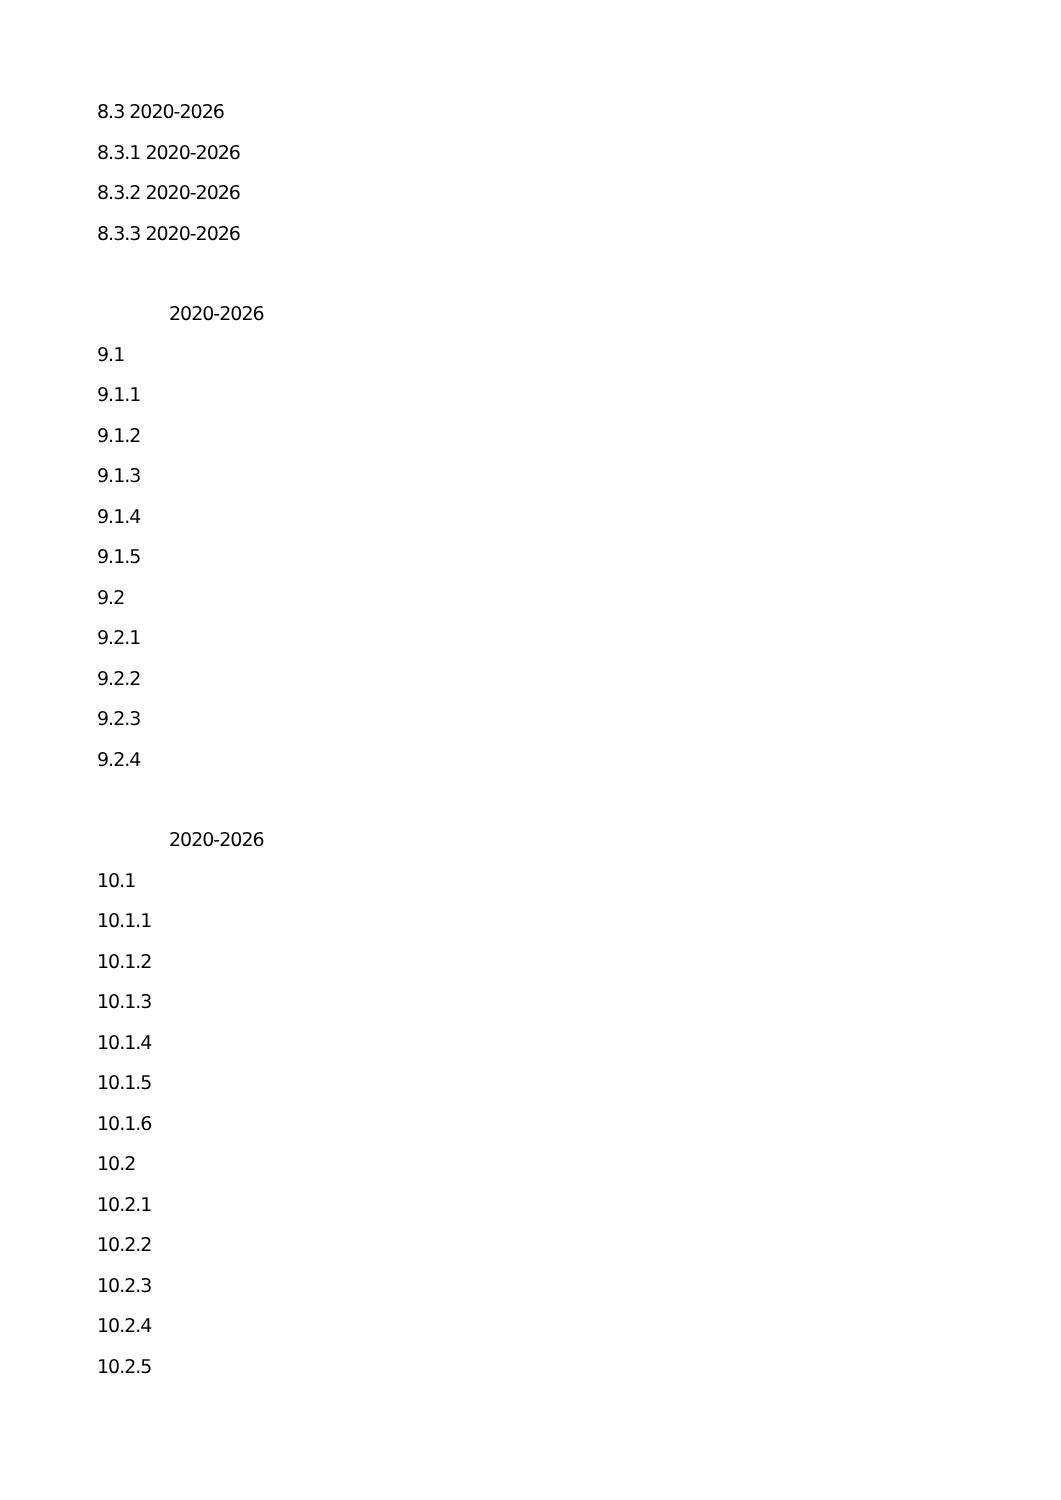8.3 2020-2026
8.3.1 2020-2026
8.3.2 2020-2026
8.3.3 2020-2026
2020-2026
9.1
9.1.1
9.1.2
9.1.3
9.1.4
9.1.5
9.2
9.2.1
9.2.2
9.2.3
9.2.4
2020-2026
10.1
10.1.1
10.1.2
10.1.3
10.1.4
10.1.5
10.1.6
10.2
10.2.1
10.2.2
10.2.3
10.2.4
10.2.5